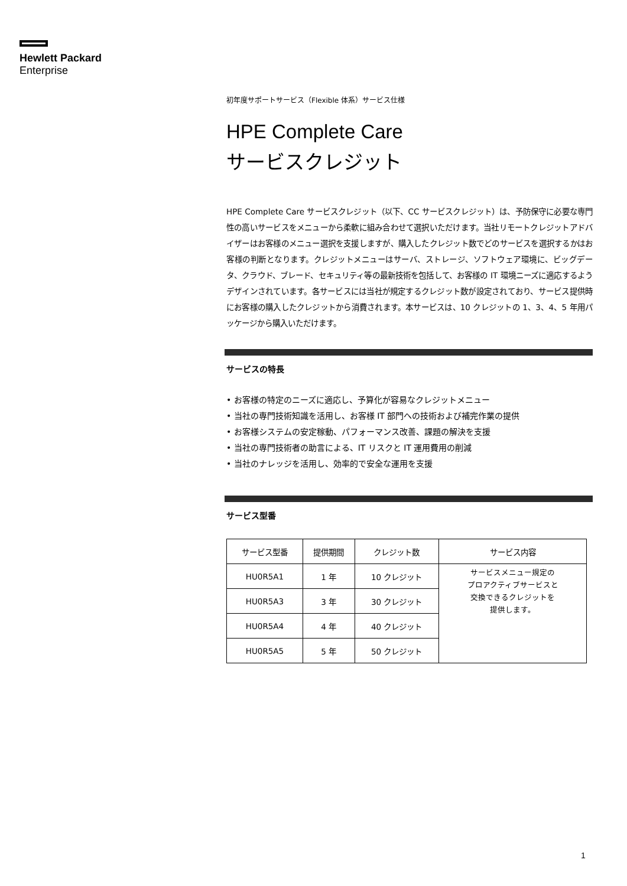Hewlett Packard
Enterprise
初年度サポートサービス（Flexible 体系）サービス仕様
HPE Complete Care
サービスクレジット
HPE Complete Care サービスクレジット（以下、CC サービスクレジット）は、予防保守に必要な専門性の高いサービスをメニューから柔軟に組み合わせて選択いただけます。当社リモートクレジットアドバイザーはお客様のメニュー選択を支援しますが、購入したクレジット数でどのサービスを選択するかはお客様の判断となります。クレジットメニューはサーバ、ストレージ、ソフトウェア環境に、ビッグデータ、クラウド、ブレード、セキュリティ等の最新技術を包括して、お客様の IT 環境ニーズに適応するようデザインされています。各サービスには当社が規定するクレジット数が設定されており、サービス提供時にお客様の購入したクレジットから消費されます。本サービスは、10 クレジットの 1、3、4、5 年用パッケージから購入いただけます。
サービスの特長
• お客様の特定のニーズに適応し、予算化が容易なクレジットメニュー
• 当社の専門技術知識を活用し、お客様 IT 部門への技術および補完作業の提供
• お客様システムの安定稼動、パフォーマンス改善、課題の解決を支援
• 当社の専門技術者の助言による、IT リスクと IT 運用費用の削減
• 当社のナレッジを活用し、効率的で安全な運用を支援
サービス型番
| サービス型番 | 提供期間 | クレジット数 | サービス内容 |
| --- | --- | --- | --- |
| HU0R5A1 | 1 年 | 10 クレジット | サービスメニュー規定の プロアクティブサービスと 交換できるクレジットを 提供します。 |
| HU0R5A3 | 3 年 | 30 クレジット | |
| HU0R5A4 | 4 年 | 40 クレジット | |
| HU0R5A5 | 5 年 | 50 クレジット | |
1